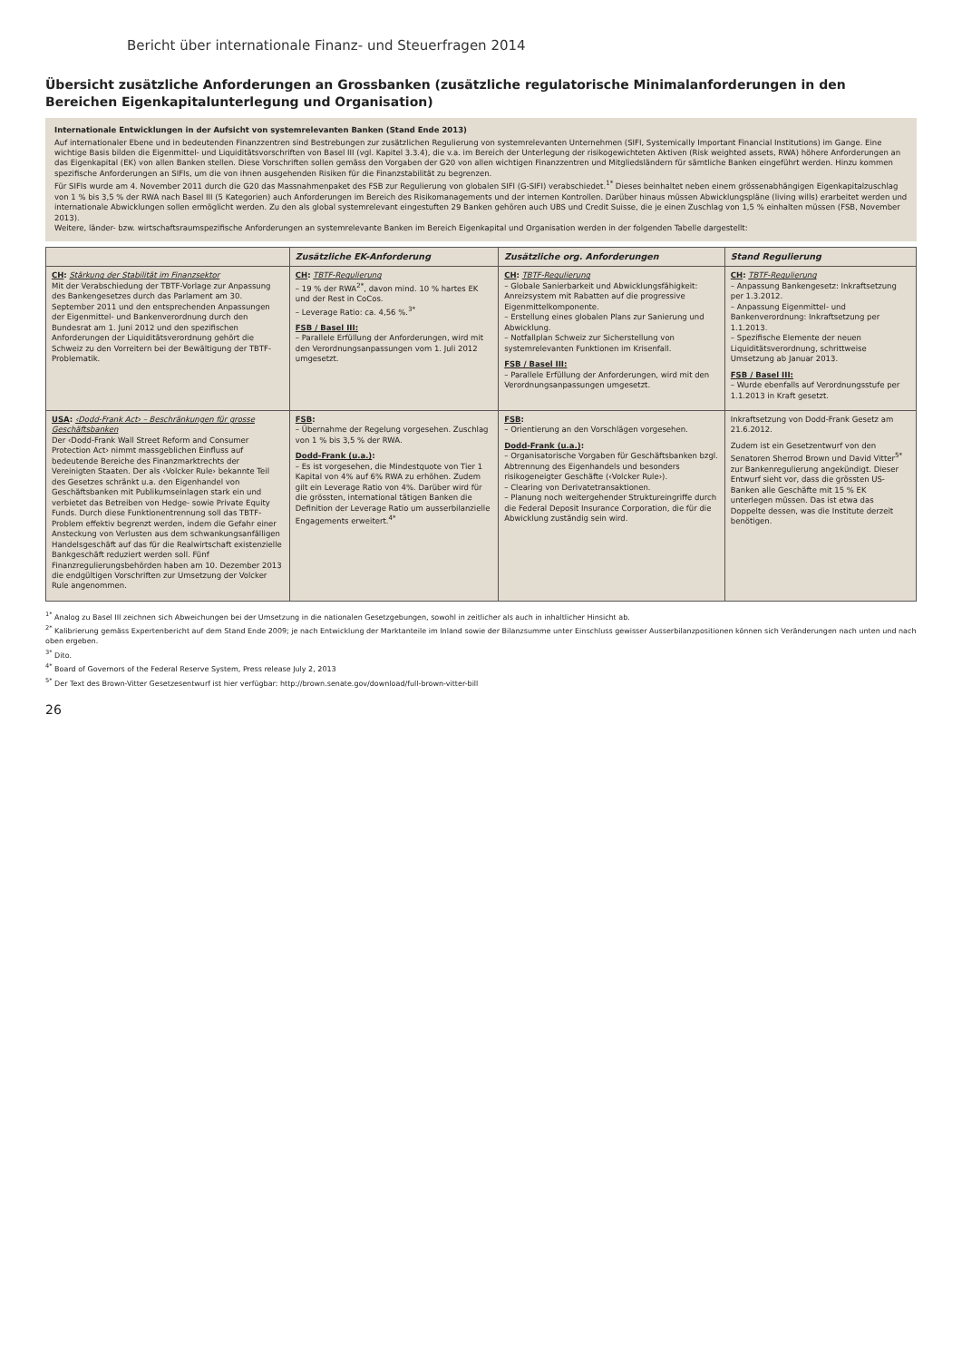Bericht über internationale Finanz- und Steuerfragen 2014
Übersicht zusätzliche Anforderungen an Grossbanken (zusätzliche regulatorische Minimalanforderungen in den Bereichen Eigenkapitalunterlegung und Organisation)
Internationale Entwicklungen in der Aufsicht von systemrelevanten Banken (Stand Ende 2013)
Auf internationaler Ebene und in bedeutenden Finanzzentren sind Bestrebungen zur zusätzlichen Regulierung von systemrelevanten Unternehmen (SIFI, Systemically Important Financial Institutions) im Gange. Eine wichtige Basis bilden die Eigenmittel- und Liquiditätsvorschriften von Basel III (vgl. Kapitel 3.3.4), die v.a. im Bereich der Unterlegung der risikogewichteten Aktiven (Risk weighted assets, RWA) höhere Anforderungen an das Eigenkapital (EK) von allen Banken stellen. Diese Vorschriften sollen gemäss den Vorgaben der G20 von allen wichtigen Finanzzentren und Mitgliedsländern für sämtliche Banken eingeführt werden. Hinzu kommen spezifische Anforderungen an SIFIs, um die von ihnen ausgehenden Risiken für die Finanzstabilität zu begrenzen.
Für SIFIs wurde am 4. November 2011 durch die G20 das Massnahmenpaket des FSB zur Regulierung von globalen SIFI (G-SIFI) verabschiedet.<sup>1*</sup> Dieses beinhaltet neben einem grössenabhängigen Eigenkapitalzuschlag von 1 % bis 3,5 % der RWA nach Basel III (5 Kategorien) auch Anforderungen im Bereich des Risikomanagements und der internen Kontrollen. Darüber hinaus müssen Abwicklungspläne (living wills) erarbeitet werden und internationale Abwicklungen sollen ermöglicht werden. Zu den als global systemrelevant eingestuften 29 Banken gehören auch UBS und Credit Suisse, die je einen Zuschlag von 1,5 % einhalten müssen (FSB, November 2013).
Weitere, länder- bzw. wirtschaftsraumspezifische Anforderungen an systemrelevante Banken im Bereich Eigenkapital und Organisation werden in der folgenden Tabelle dargestellt:
| | Zusätzliche EK-Anforderung | Zusätzliche org. Anforderungen | Stand Regulierung |
| --- | --- | --- | --- |
| CH : Stärkung der Stabilität im Finanzsektor Mit der Verabschiedung der TBTF-Vorlage zur Anpassung des Bankengesetzes durch das Parlament am 30. September 2011 und den entsprechenden Anpassungen der Eigenmittel- und Bankenverordnung durch den Bundesrat am 1. Juni 2012 und den spezifischen Anforderungen der Liquiditätsverordnung gehört die Schweiz zu den Vorreitern bei der Bewältigung der TBTF-Problematik. | CH : TBTF-Regulierung – 19 % der RWA<sup>2*</sup>, davon mind. 10 % hartes EK und der Rest in CoCos. – Leverage Ratio: ca. 4,56 %.<sup>3*</sup> FSB / Basel III: – Parallele Erfüllung der Anforderungen, wird mit den Verordnungsanpassungen vom 1. Juli 2012 umgesetzt. | CH : TBTF-Regulierung – Globale Sanierbarkeit und Abwicklungsfähigkeit: Anreizsystem mit Rabatten auf die progressive Eigenmittelkomponente. – Erstellung eines globalen Plans zur Sanierung und Abwicklung. – Notfallplan Schweiz zur Sicherstellung von systemrelevanten Funktionen im Krisenfall. FSB / Basel III: – Parallele Erfüllung der Anforderungen, wird mit den Verordnungsanpassungen umgesetzt. | CH : TBTF-Regulierung – Anpassung Bankengesetz: Inkraftsetzung per 1.3.2012. – Anpassung Eigenmittel- und Bankenverordnung: Inkraftsetzung per 1.1.2013. – Spezifische Elemente der neuen Liquiditätsverordnung, schrittweise Umsetzung ab Januar 2013. FSB / Basel III: – Wurde ebenfalls auf Verordnungsstufe per 1.1.2013 in Kraft gesetzt. |
| USA : ‹Dodd-Frank Act› – Beschränkungen für grosse Geschäftsbanken Der ‹Dodd-Frank Wall Street Reform and Consumer Protection Act› nimmt massgeblichen Einfluss auf bedeutende Bereiche des Finanzmarktrechts der Vereinigten Staaten. Der als ‹Volcker Rule› bekannte Teil des Gesetzes schränkt u.a. den Eigenhandel von Geschäftsbanken mit Publikumseinlagen stark ein und verbietet das Betreiben von Hedge- sowie Private Equity Funds. Durch diese Funktionentrennung soll das TBTF-Problem effektiv begrenzt werden, indem die Gefahr einer Ansteckung von Verlusten aus dem schwankungsanfälligen Handelsgeschäft auf das für die Realwirtschaft existenzielle Bankgeschäft reduziert werden soll. Fünf Finanzregulierungsbehörden haben am 10. Dezember 2013 die endgültigen Vorschriften zur Umsetzung der Volcker Rule angenommen. | FSB : – Übernahme der Regelung vorgesehen. Zuschlag von 1 % bis 3,5 % der RWA. Dodd-Frank (u.a.) : – Es ist vorgesehen, die Mindestquote von Tier 1 Kapital von 4% auf 6% RWA zu erhöhen. Zudem gilt ein Leverage Ratio von 4%. Darüber wird für die grössten, international tätigen Banken die Definition der Leverage Ratio um ausserbilanzielle Engagements erweitert.<sup>4*</sup> | FSB : – Orientierung an den Vorschlägen vorgesehen. Dodd-Frank (u.a.) : – Organisatorische Vorgaben für Geschäftsbanken bzgl. Abtrennung des Eigenhandels und besonders risikogeneigter Geschäfte (‹Volcker Rule›). – Clearing von Derivatetransaktionen. – Planung noch weitergehender Struktureingriffe durch die Federal Deposit Insurance Corporation, die für die Abwicklung zuständig sein wird. | Inkraftsetzung von Dodd-Frank Gesetz am 21.6.2012. Zudem ist ein Gesetzentwurf von den Senatoren Sherrod Brown und David Vitter<sup>5*</sup> zur Bankenregulierung angekündigt. Dieser Entwurf sieht vor, dass die grössten US-Banken alle Geschäfte mit 15 % EK unterlegen müssen. Das ist etwa das Doppelte dessen, was die Institute derzeit benötigen. |
<sup>1*</sup> Analog zu Basel III zeichnen sich Abweichungen bei der Umsetzung in die nationalen Gesetzgebungen, sowohl in zeitlicher als auch in inhaltlicher Hinsicht ab.
<sup>2*</sup> Kalibrierung gemäss Expertenbericht auf dem Stand Ende 2009; je nach Entwicklung der Marktanteile im Inland sowie der Bilanzsumme unter Einschluss gewisser Ausserbilanzpositionen können sich Veränderungen nach unten und nach oben ergeben.
<sup>3*</sup> Dito.
<sup>4*</sup> Board of Governors of the Federal Reserve System, Press release July 2, 2013
<sup>5*</sup> Der Text des Brown-Vitter Gesetzesentwurf ist hier verfügbar: http://brown.senate.gov/download/full-brown-vitter-bill
26